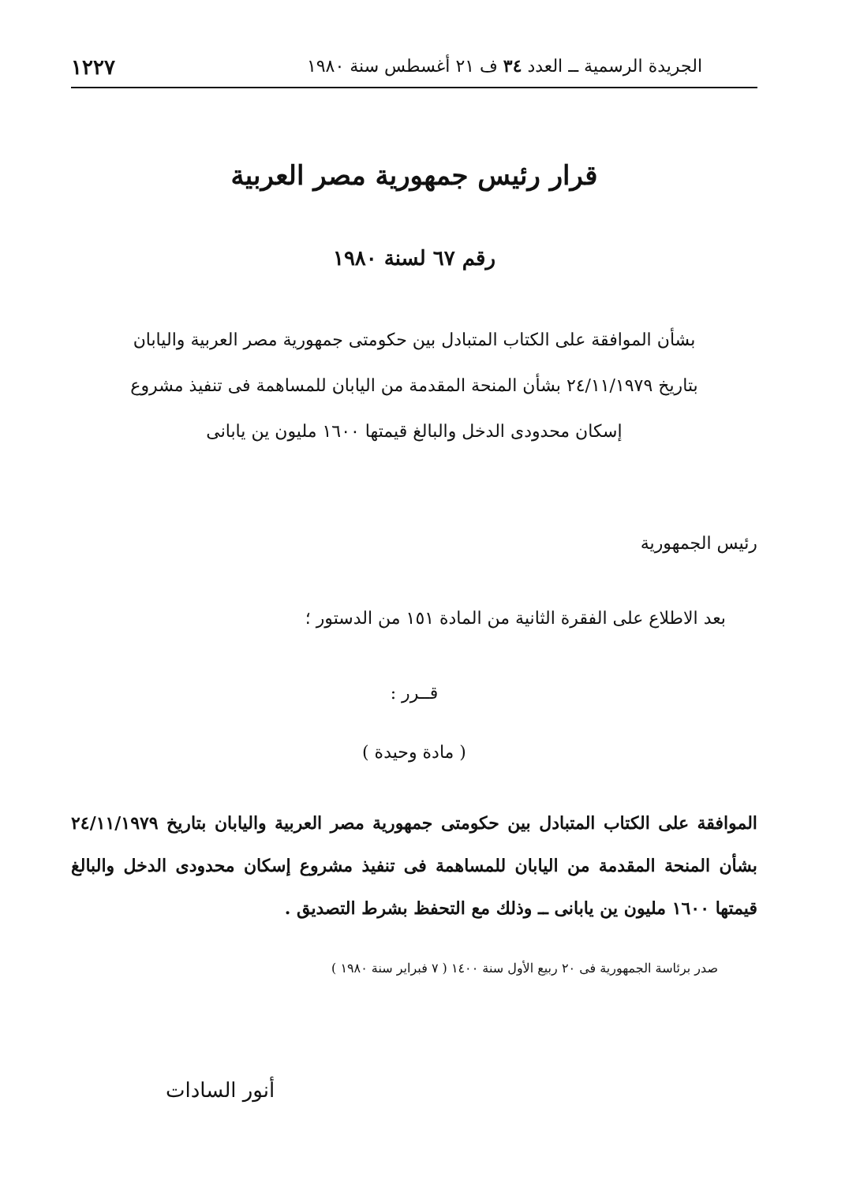الجريدة الرسمية ــ العدد ٣٤ ف ٢١ أغسطس سنة ١٩٨٠ ١٢٢٧
قرار رئيس جمهورية مصر العربية
رقم ٦٧ لسنة ١٩٨٠
بشأن الموافقة على الكتاب المتبادل بين حكومتى جمهورية مصر العربية واليابان بتاريخ ٢٤/١١/١٩٧٩ بشأن المنحة المقدمة من اليابان للمساهمة فى تنفيذ مشروع إسكان محدودى الدخل والبالغ قيمتها ١٦٠٠ مليون ين يابانى
رئيس الجمهورية
بعد الاطلاع على الفقرة الثانية من المادة ١٥١ من الدستور ؛
قــرر :
( مادة وحيدة )
الموافقة على الكتاب المتبادل بين حكومتى جمهورية مصر العربية واليابان بتاريخ ٢٤/١١/١٩٧٩ بشأن المنحة المقدمة من اليابان للمساهمة فى تنفيذ مشروع إسكان محدودى الدخل والبالغ قيمتها ١٦٠٠ مليون ين يابانى ــ وذلك مع التحفظ بشرط التصديق .
صدر برئاسة الجمهورية فى ٢٠ ربيع الأول سنة ١٤٠٠ ( ٧ فبراير سنة ١٩٨٠ )
أنور السادات